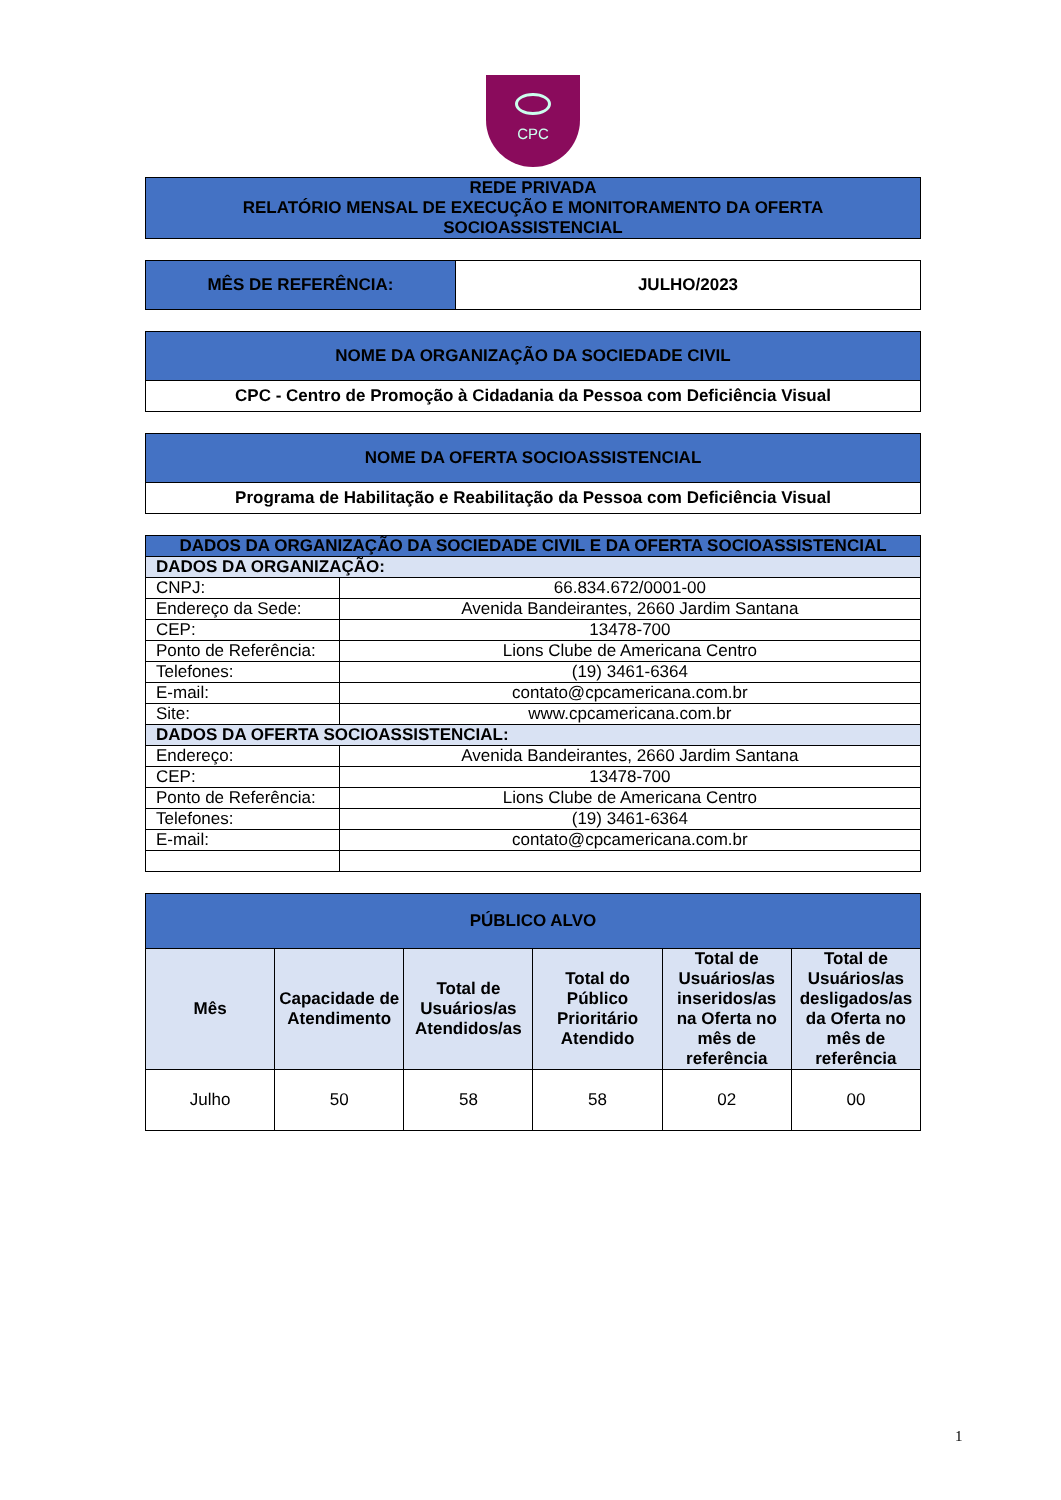CPC
| REDE PRIVADA RELATÓRIO MENSAL DE EXECUÇÃO E MONITORAMENTO DA OFERTA SOCIOASSISTENCIAL |
| MÊS DE REFERÊNCIA: | JULHO/2023 |
| NOME DA ORGANIZAÇÃO DA SOCIEDADE CIVIL |
| CPC - Centro de Promoção à Cidadania da Pessoa com Deficiência Visual |
| NOME DA OFERTA SOCIOASSISTENCIAL |
| Programa de Habilitação e Reabilitação da Pessoa com Deficiência Visual |
| DADOS DA ORGANIZAÇÃO DA SOCIEDADE CIVIL E DA OFERTA SOCIOASSISTENCIAL | |
| DADOS DA ORGANIZAÇÃO: | |
| CNPJ: | 66.834.672/0001-00 |
| Endereço da Sede: | Avenida Bandeirantes, 2660 Jardim Santana |
| CEP: | 13478-700 |
| Ponto de Referência: | Lions Clube de Americana Centro |
| Telefones: | (19) 3461-6364 |
| E-mail: | contato@cpcamericana.com.br |
| Site: | www.cpcamericana.com.br |
| DADOS DA OFERTA SOCIOASSISTENCIAL: | |
| Endereço: | Avenida Bandeirantes, 2660 Jardim Santana |
| CEP: | 13478-700 |
| Ponto de Referência: | Lions Clube de Americana Centro |
| Telefones: | (19) 3461-6364 |
| E-mail: | contato@cpcamericana.com.br |
| PÚBLICO ALVO | | | | | |
| Mês | Capacidade de Atendimento | Total de Usuários/as Atendidos/as | Total do Público Prioritário Atendido | Total de Usuários/as inseridos/as na Oferta no mês de referência | Total de Usuários/as desligados/as da Oferta no mês de referência |
| Julho | 50 | 58 | 58 | 02 | 00 |
1